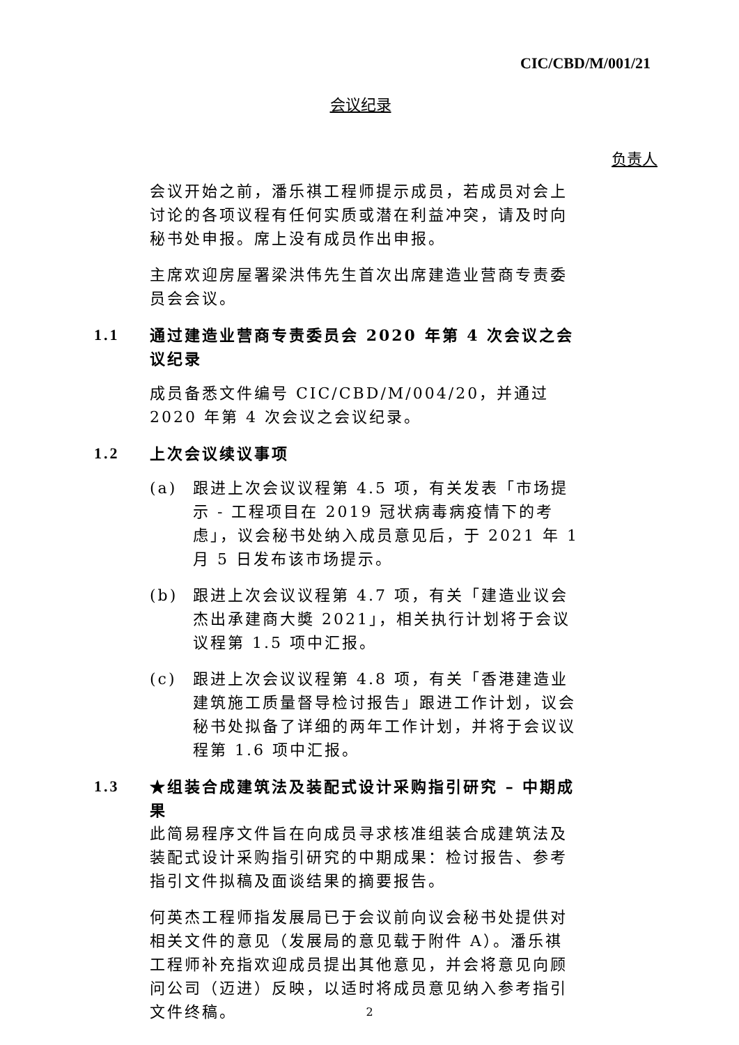CIC/CBD/M/001/21
会议纪录
负责人
会议开始之前，潘乐祺工程师提示成员，若成员对会上讨论的各项议程有任何实质或潜在利益冲突，请及时向秘书处申报。席上没有成员作出申报。
主席欢迎房屋署梁洪伟先生首次出席建造业营商专责委员会会议。
1.1 通过建造业营商专责委员会 2020 年第 4 次会议之会议纪录
成员备悉文件编号 CIC/CBD/M/004/20，并通过 2020 年第 4 次会议之会议纪录。
1.2 上次会议续议事项
(a) 跟进上次会议议程第 4.5 项，有关发表「市场提示 - 工程项目在 2019 冠状病毒病疫情下的考虑」，议会秘书处纳入成员意见后，于 2021 年 1 月 5 日发布该市场提示。
(b) 跟进上次会议议程第 4.7 项，有关「建造业议会杰出承建商大奬 2021」，相关执行计划将于会议议程第 1.5 项中汇报。
(c) 跟进上次会议议程第 4.8 项，有关「香港建造业建筑施工质量督导检讨报告」跟进工作计划，议会秘书处拟备了详细的两年工作计划，并将于会议议程第 1.6 项中汇报。
1.3 ★组装合成建筑法及装配式设计采购指引研究 – 中期成果
此简易程序文件旨在向成员寻求核准组装合成建筑法及装配式设计采购指引研究的中期成果：检讨报告、参考指引文件拟稿及面谈结果的摘要报告。
何英杰工程师指发展局已于会议前向议会秘书处提供对相关文件的意见（发展局的意见载于附件 A）。潘乐祺工程师补充指欢迎成员提出其他意见，并会将意见向顾问公司（迈进）反映，以适时将成员意见纳入参考指引文件终稿。
2